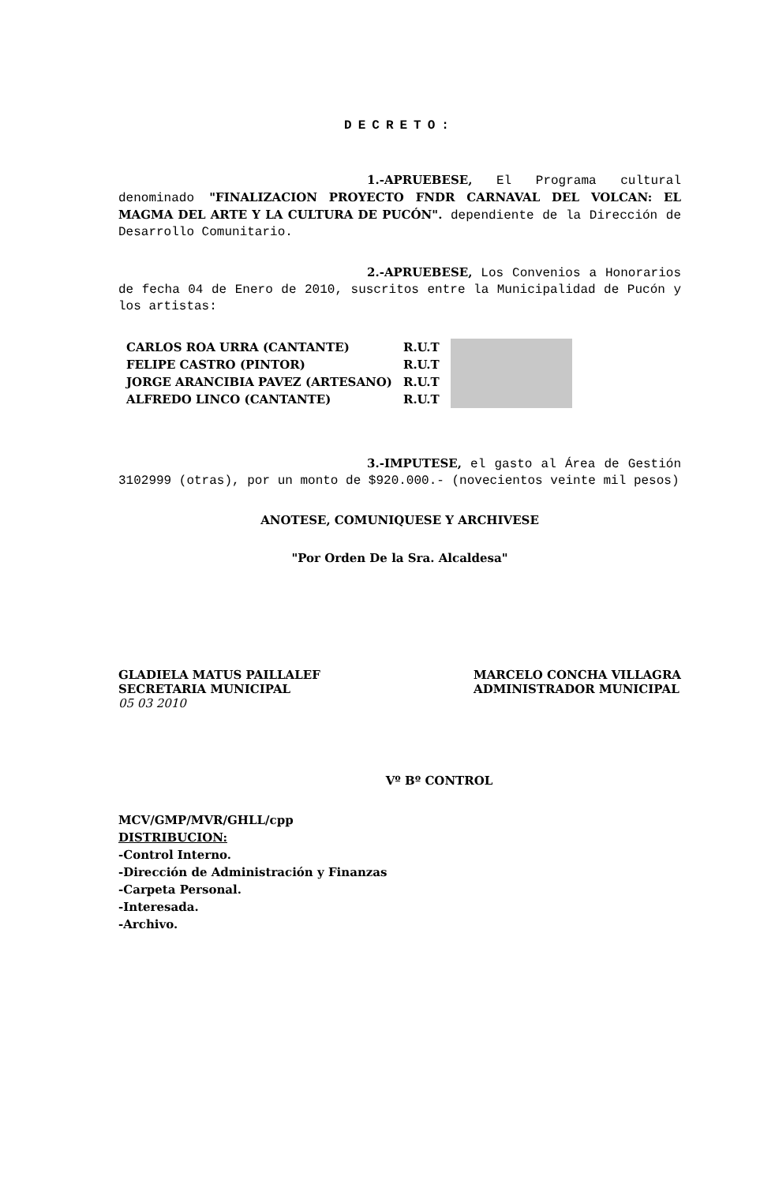DECRETO:
1.-APRUEBESE, El Programa cultural denominado "FINALIZACION PROYECTO FNDR CARNAVAL DEL VOLCAN: EL MAGMA DEL ARTE Y LA CULTURA DE PUCÓN". dependiente de la Dirección de Desarrollo Comunitario.
2.-APRUEBESE, Los Convenios a Honorarios de fecha 04 de Enero de 2010, suscritos entre la Municipalidad de Pucón y los artistas:
| CARLOS ROA URRA (CANTANTE) | R.U.T | |
| FELIPE CASTRO (PINTOR) | R.U.T | |
| JORGE ARANCIBIA PAVEZ (ARTESANO) | R.U.T | |
| ALFREDO LINCO (CANTANTE) | R.U.T | |
3.-IMPUTESE, el gasto al Área de Gestión 3102999 (otras), por un monto de $920.000.- (novecientos veinte mil pesos)
ANOTESE, COMUNIQUESE Y ARCHIVESE
"Por Orden De la Sra. Alcaldesa"
GLADIELA MATUS PAILLALEF
SECRETARIA MUNICIPAL
05 03 2010
MARCELO CONCHA VILLAGRA
ADMINISTRADOR MUNICIPAL
Vº Bº CONTROL
MCV/GMP/MVR/GHLL/cpp
DISTRIBUCION:
-Control Interno.
-Dirección de Administración y Finanzas
-Carpeta Personal.
-Interesada.
-Archivo.